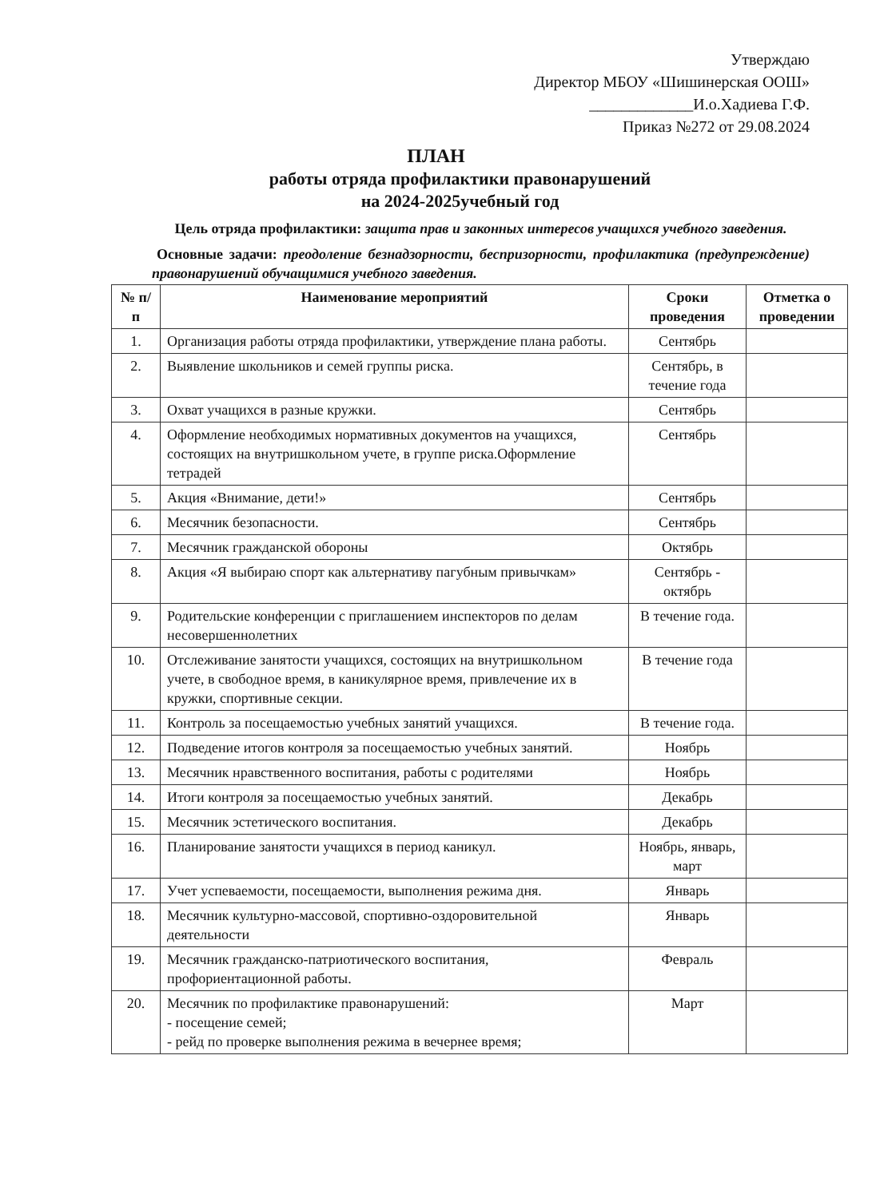Утверждаю
Директор МБОУ «Шишинерская ООШ»
_____________И.о.Хадиева Г.Ф.
Приказ №272 от 29.08.2024
ПЛАН
работы отряда профилактики правонарушений
на 2024-2025учебный год
Цель отряда профилактики: защита прав и законных интересов учащихся учебного заведения.
Основные задачи: преодоление безнадзорности, беспризорности, профилактика (предупреждение) правонарушений обучащимися учебного заведения.
| № п/п | Наименование мероприятий | Сроки проведения | Отметка о проведении |
| --- | --- | --- | --- |
| 1. | Организация работы отряда профилактики, утверждение плана работы. | Сентябрь | |
| 2. | Выявление школьников и семей группы риска. | Сентябрь, в течение года | |
| 3. | Охват учащихся в разные кружки. | Сентябрь | |
| 4. | Оформление необходимых нормативных документов на учащихся, состоящих на внутришкольном учете, в группе риска.Оформление тетрадей | Сентябрь | |
| 5. | Акция «Внимание, дети!» | Сентябрь | |
| 6. | Месячник безопасности. | Сентябрь | |
| 7. | Месячник гражданской обороны | Октябрь | |
| 8. | Акция «Я выбираю спорт как альтернативу пагубным привычкам» | Сентябрь - октябрь | |
| 9. | Родительские конференции с приглашением инспекторов по делам несовершеннолетних | В течение года. | |
| 10. | Отслеживание занятости учащихся, состоящих на внутришкольном учете, в свободное время, в каникулярное время, привлечение их в кружки, спортивные секции. | В течение года | |
| 11. | Контроль за посещаемостью учебных занятий учащихся. | В течение года. | |
| 12. | Подведение итогов контроля за посещаемостью учебных занятий. | Ноябрь | |
| 13. | Месячник нравственного воспитания, работы с родителями | Ноябрь | |
| 14. | Итоги контроля за посещаемостью учебных занятий. | Декабрь | |
| 15. | Месячник эстетического воспитания. | Декабрь | |
| 16. | Планирование занятости учащихся в период каникул. | Ноябрь, январь, март | |
| 17. | Учет успеваемости, посещаемости, выполнения режима дня. | Январь | |
| 18. | Месячник культурно-массовой, спортивно-оздоровительной деятельности | Январь | |
| 19. | Месячник гражданско-патриотического воспитания, профориентационной работы. | Февраль | |
| 20. | Месячник по профилактике правонарушений: - посещение семей; - рейд по проверке выполнения режима в вечернее время; | Март | |